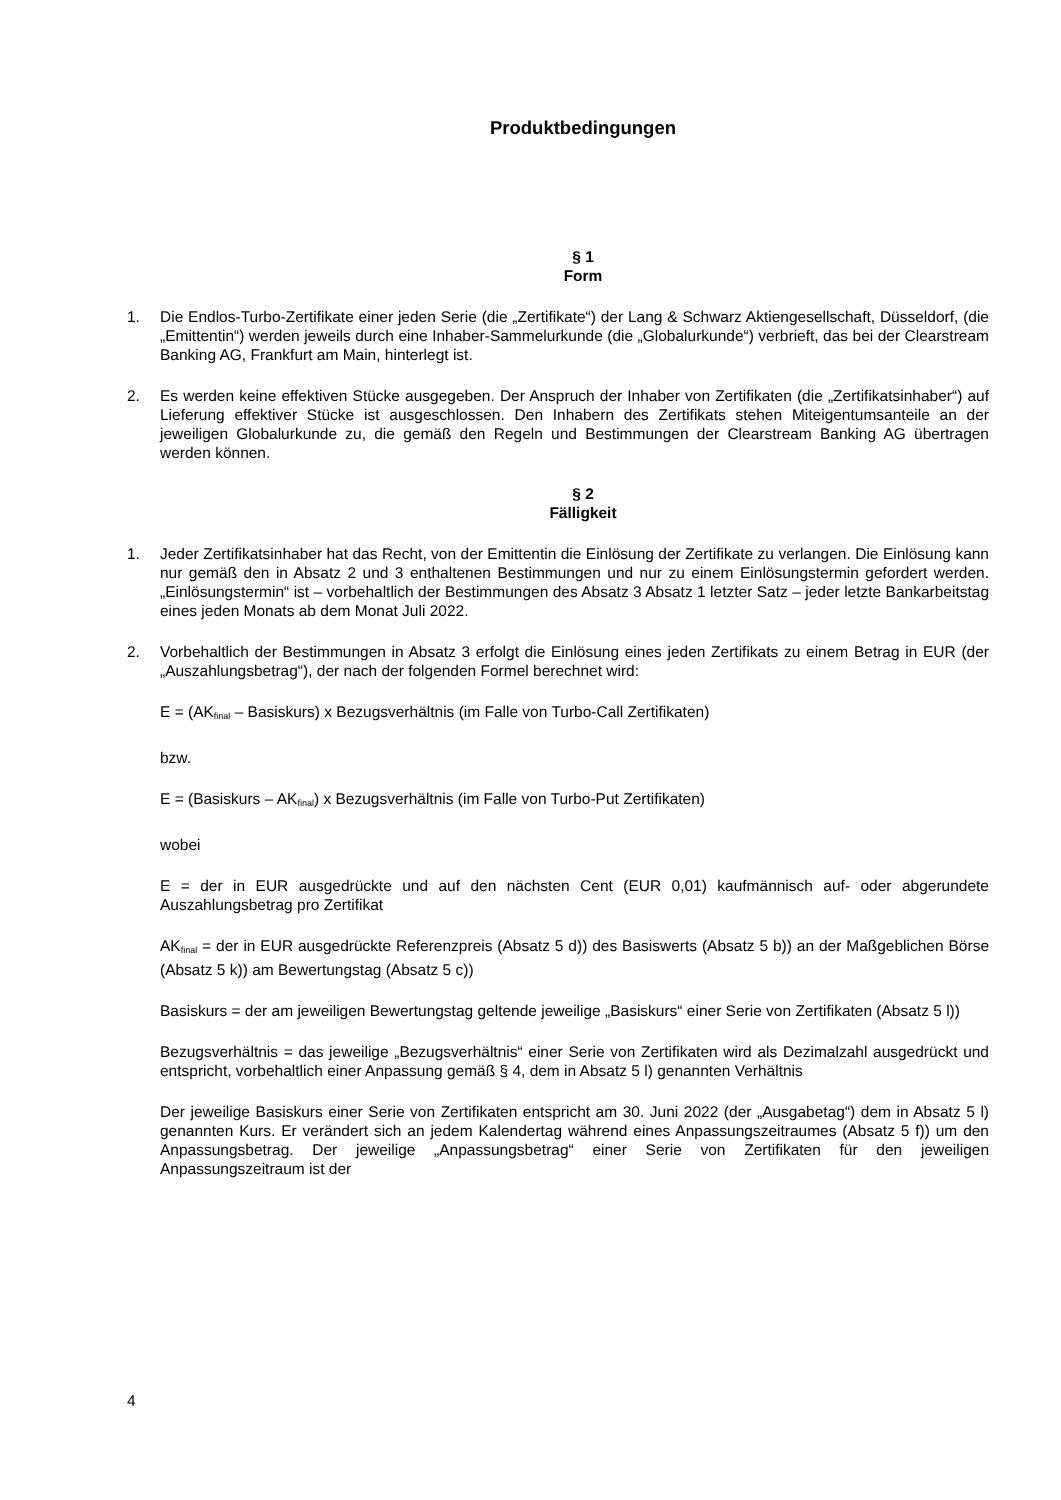Produktbedingungen
§ 1
Form
1. Die Endlos-Turbo-Zertifikate einer jeden Serie (die „Zertifikate“) der Lang & Schwarz Aktiengesellschaft, Düsseldorf, (die „Emittentin“) werden jeweils durch eine Inhaber-Sammelurkunde (die „Globalurkunde“) verbrieft, das bei der Clearstream Banking AG, Frankfurt am Main, hinterlegt ist.
2. Es werden keine effektiven Stücke ausgegeben. Der Anspruch der Inhaber von Zertifikaten (die „Zertifikatsinhaber“) auf Lieferung effektiver Stücke ist ausgeschlossen. Den Inhabern des Zertifikats stehen Miteigentumsanteile an der jeweiligen Globalurkunde zu, die gemäß den Regeln und Bestimmungen der Clearstream Banking AG übertragen werden können.
§ 2
Fälligkeit
1. Jeder Zertifikatsinhaber hat das Recht, von der Emittentin die Einlösung der Zertifikate zu verlangen. Die Einlösung kann nur gemäß den in Absatz 2 und 3 enthaltenen Bestimmungen und nur zu einem Einlösungstermin gefordert werden. „Einlösungstermin“ ist – vorbehaltlich der Bestimmungen des Absatz 3 Absatz 1 letzter Satz – jeder letzte Bankarbeitstag eines jeden Monats ab dem Monat Juli 2022.
2. Vorbehaltlich der Bestimmungen in Absatz 3 erfolgt die Einlösung eines jeden Zertifikats zu einem Betrag in EUR (der „Auszahlungsbetrag“), der nach der folgenden Formel berechnet wird:
E = (AK<sub>final</sub> – Basiskurs) x Bezugsverhältnis (im Falle von Turbo-Call Zertifikaten)
bzw.
E = (Basiskurs – AK<sub>final</sub>) x Bezugsverhältnis (im Falle von Turbo-Put Zertifikaten)
wobei
E = der in EUR ausgedrückte und auf den nächsten Cent (EUR 0,01) kaufmännisch auf- oder abgerundete Auszahlungsbetrag pro Zertifikat
AK<sub>final</sub> = der in EUR ausgedrückte Referenzpreis (Absatz 5 d)) des Basiswerts (Absatz 5 b)) an der Maßgeblichen Börse (Absatz 5 k)) am Bewertungstag (Absatz 5 c))
Basiskurs = der am jeweiligen Bewertungstag geltende jeweilige „Basiskurs“ einer Serie von Zertifikaten (Absatz 5 l))
Bezugsverhältnis = das jeweilige „Bezugsverhältnis“ einer Serie von Zertifikaten wird als Dezimalzahl ausgedrückt und entspricht, vorbehaltlich einer Anpassung gemäß § 4, dem in Absatz 5 l) genannten Verhältnis
Der jeweilige Basiskurs einer Serie von Zertifikaten entspricht am 30. Juni 2022 (der „Ausgabetag“) dem in Absatz 5 l) genannten Kurs. Er verändert sich an jedem Kalendertag während eines Anpassungszeitraumes (Absatz 5 f)) um den Anpassungsbetrag. Der jeweilige „Anpassungsbetrag“ einer Serie von Zertifikaten für den jeweiligen Anpassungszeitraum ist der
4